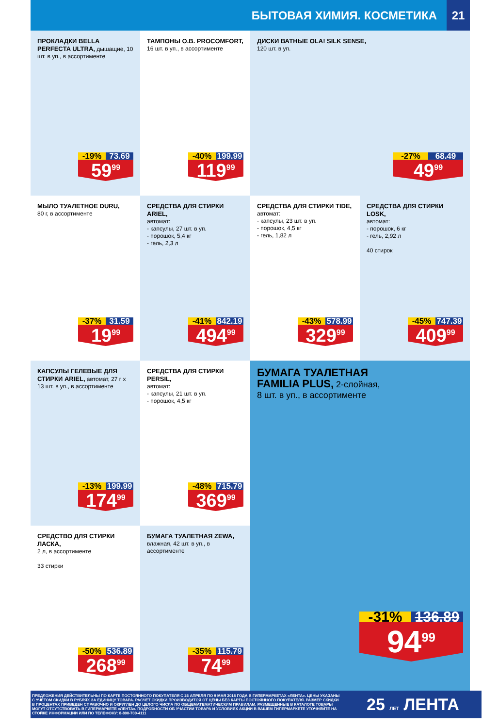БЫТОВАЯ ХИМИЯ. КОСМЕТИКА
21
ПРОКЛАДКИ BELLA PERFECTA ULTRA, дышащие, 10 шт. в уп., в ассортименте
-19% 73.69
59<sup>99</sup>
ТАМПОНЫ O.B. PROCOMFORT, 16 шт. в уп., в ассортименте
-40% 199.99
119<sup>99</sup>
ДИСКИ ВАТНЫЕ OLA! SILK SENSE,
120 шт. в уп.
-27% 68.49
49<sup>99</sup>
МЫЛО ТУАЛЕТНОЕ DURU,
80 г, в ассортименте
-37% 31.59
19<sup>99</sup>
СРЕДСТВА ДЛЯ СТИРКИ ARIEL,
автомат:
- капсулы, 27 шт. в уп.
- порошок, 5,4 кг
- гель, 2,3 л
-41% 842.19
494<sup>99</sup>
СРЕДСТВА ДЛЯ СТИРКИ TIDE,
автомат:
- капсулы, 23 шт. в уп.
- порошок, 4,5 кг
- гель, 1,82 л
-43% 578.99
329<sup>99</sup>
СРЕДСТВА ДЛЯ СТИРКИ LOSK,
автомат:
- порошок, 6 кг
- гель, 2,92 л
40 стирок
-45% 747.39
409<sup>99</sup>
КАПСУЛЫ ГЕЛЕВЫЕ ДЛЯ СТИРКИ ARIEL, автомат, 27 г х 13 шт. в уп., в ассортименте
-13% 199.99
174<sup>99</sup>
СРЕДСТВА ДЛЯ СТИРКИ PERSIL,
автомат:
- капсулы, 21 шт. в уп.
- порошок, 4,5 кг
-48% 715.79
369<sup>99</sup>
БУМАГА ТУАЛЕТНАЯ
FAMILIA PLUS, 2-слойная,
8 шт. в уп., в ассортименте
-31% 136.89
94<sup>99</sup>
СРЕДСТВО ДЛЯ СТИРКИ ЛАСКА,
2 л, в ассортименте
33 стирки
-50% 536.89
268<sup>99</sup>
БУМАГА ТУАЛЕТНАЯ ZEWA,
влажная, 42 шт. в уп., в ассортименте
-35% 115.79
74<sup>99</sup>
ПРЕДЛОЖЕНИЯ ДЕЙСТВИТЕЛЬНЫ ПО КАРТЕ ПОСТОЯННОГО ПОКУПАТЕЛЯ С 26 АПРЕЛЯ ПО 9 МАЯ 2018 ГОДА В ГИПЕРМАРКЕТАХ «ЛЕНТА». ЦЕНЫ УКАЗАНЫ С УЧЕТОМ СКИДКИ В РУБЛЯХ ЗА ЕДИНИЦУ ТОВАРА. РАСЧЕТ СКИДКИ ПРОИЗВОДИТСЯ ОТ ЦЕНЫ БЕЗ КАРТЫ ПОСТОЯННОГО ПОКУПАТЕЛЯ. РАЗМЕР СКИДКИ В ПРОЦЕНТАХ ПРИВЕДЕН СПРАВОЧНО И ОКРУГЛЕН ДО ЦЕЛОГО ЧИСЛА ПО ОБЩЕМАТЕМАТИЧЕСКИМ ПРАВИЛАМ. РАЗМЕЩЕННЫЕ В КАТАЛОГЕ ТОВАРЫ МОГУТ ОТСУТСТВОВАТЬ В ГИПЕРМАРКЕТЕ «ЛЕНТА». ПОДРОБНОСТИ ОБ УЧАСТИИ ТОВАРА И УСЛОВИЯХ АКЦИИ В ВАШЕМ ГИПЕРМАРКЕТЕ УТОЧНЯЙТЕ НА СТОЙКЕ ИНФОРМАЦИИ ИЛИ ПО ТЕЛЕФОНУ: 8-800-700-4111
25 ЛЕТ ЛЕНТА